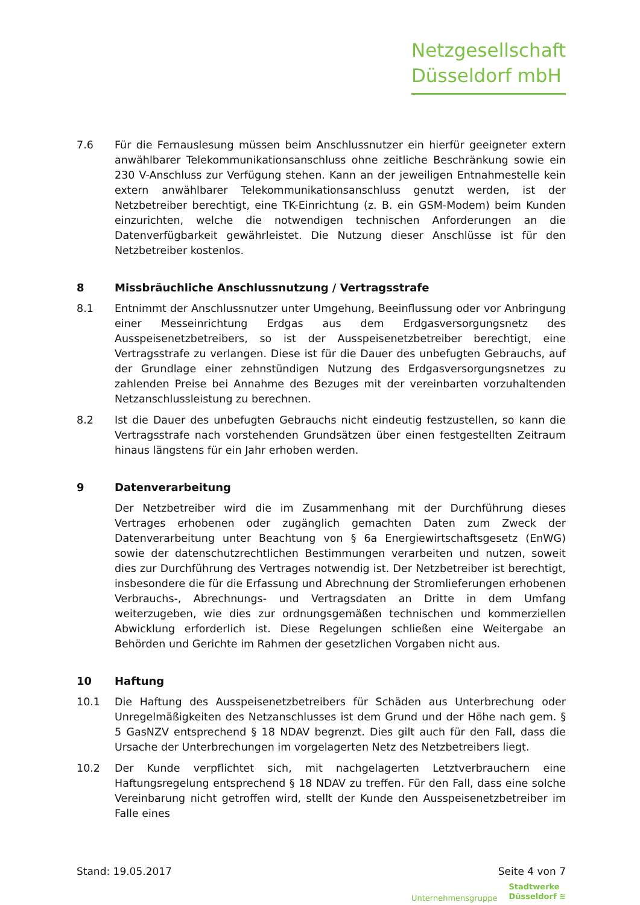Netzgesellschaft
Düsseldorf mbH
7.6 Für die Fernauslesung müssen beim Anschlussnutzer ein hierfür geeigneter extern anwählbarer Telekommunikationsanschluss ohne zeitliche Beschränkung sowie ein 230 V-Anschluss zur Verfügung stehen. Kann an der jeweiligen Entnahmestelle kein extern anwählbarer Telekommunikationsanschluss genutzt werden, ist der Netzbetreiber berechtigt, eine TK-Einrichtung (z. B. ein GSM-Modem) beim Kunden einzurichten, welche die notwendigen technischen Anforderungen an die Datenverfügbarkeit gewährleistet. Die Nutzung dieser Anschlüsse ist für den Netzbetreiber kostenlos.
8 Missbräuchliche Anschlussnutzung / Vertragsstrafe
8.1 Entnimmt der Anschlussnutzer unter Umgehung, Beeinflussung oder vor Anbringung einer Messeinrichtung Erdgas aus dem Erdgasversorgungsnetz des Ausspeisenetzbetreibers, so ist der Ausspeisenetzbetreiber berechtigt, eine Vertragsstrafe zu verlangen. Diese ist für die Dauer des unbefugten Gebrauchs, auf der Grundlage einer zehnstündigen Nutzung des Erdgasversorgungsnetzes zu zahlenden Preise bei Annahme des Bezuges mit der vereinbarten vorzuhaltenden Netzanschlussleistung zu berechnen.
8.2 Ist die Dauer des unbefugten Gebrauchs nicht eindeutig festzustellen, so kann die Vertragsstrafe nach vorstehenden Grundsätzen über einen festgestellten Zeitraum hinaus längstens für ein Jahr erhoben werden.
9 Datenverarbeitung
Der Netzbetreiber wird die im Zusammenhang mit der Durchführung dieses Vertrages erhobenen oder zugänglich gemachten Daten zum Zweck der Datenverarbeitung unter Beachtung von § 6a Energiewirtschaftsgesetz (EnWG) sowie der datenschutzrechtlichen Bestimmungen verarbeiten und nutzen, soweit dies zur Durchführung des Vertrages notwendig ist. Der Netzbetreiber ist berechtigt, insbesondere die für die Erfassung und Abrechnung der Stromlieferungen erhobenen Verbrauchs-, Abrechnungs- und Vertragsdaten an Dritte in dem Umfang weiterzugeben, wie dies zur ordnungsgemäßen technischen und kommerziellen Abwicklung erforderlich ist. Diese Regelungen schließen eine Weitergabe an Behörden und Gerichte im Rahmen der gesetzlichen Vorgaben nicht aus.
10 Haftung
10.1 Die Haftung des Ausspeisenetzbetreibers für Schäden aus Unterbrechung oder Unregelmäßigkeiten des Netzanschlusses ist dem Grund und der Höhe nach gem. § 5 GasNZV entsprechend § 18 NDAV begrenzt. Dies gilt auch für den Fall, dass die Ursache der Unterbrechungen im vorgelagerten Netz des Netzbetreibers liegt.
10.2 Der Kunde verpflichtet sich, mit nachgelagerten Letztverbrauchern eine Haftungsregelung entsprechend § 18 NDAV zu treffen. Für den Fall, dass eine solche Vereinbarung nicht getroffen wird, stellt der Kunde den Ausspeisenetzbetreiber im Falle eines
Stand: 19.05.2017 Seite 4 von 7
Unternehmensgruppe Stadtwerke
Düsseldorf ≋